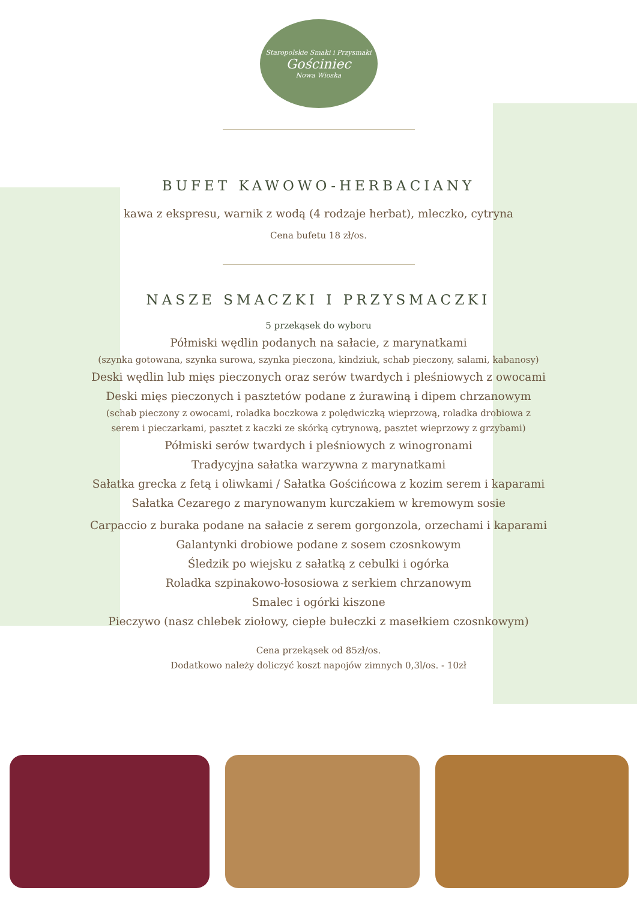Staropolskie Smaki i Przysmaki
Gościniec
Nowa Wioska
BUFET KAWOWO-HERBACIANY
kawa z ekspresu, warnik z wodą (4 rodzaje herbat), mleczko, cytryna
Cena bufetu 18 zł/os.
NASZE SMACZKI I PRZYSMACZKI
5 przekąsek do wyboru
Półmiski wędlin podanych na sałacie, z marynatkami
(szynka gotowana, szynka surowa, szynka pieczona, kindziuk, schab pieczony, salami, kabanosy)
Deski wędlin lub mięs pieczonych oraz serów twardych i pleśniowych z owocami
Deski mięs pieczonych i pasztetów podane z żurawiną i dipem chrzanowym
(schab pieczony z owocami, roladka boczkowa z polędwiczką wieprzową, roladka drobiowa z
serem i pieczarkami, pasztet z kaczki ze skórką cytrynową, pasztet wieprzowy z grzybami)
Półmiski serów twardych i pleśniowych z winogronami
Tradycyjna sałatka warzywna z marynatkami
Sałatka grecka z fetą i oliwkami / Sałatka Gościńcowa z kozim serem i kaparami
Sałatka Cezarego z marynowanym kurczakiem w kremowym sosie
Carpaccio z buraka podane na sałacie z serem gorgonzola, orzechami i kaparami
Galantynki drobiowe podane z sosem czosnkowym
Śledzik po wiejsku z sałatką z cebulki i ogórka
Roladka szpinakowo-łososiowa z serkiem chrzanowym
Smalec i ogórki kiszone
Pieczywo (nasz chlebek ziołowy, ciepłe bułeczki z masełkiem czosnkowym)
Cena przekąsek od 85zł/os.
Dodatkowo należy doliczyć koszt napojów zimnych 0,3l/os. - 10zł